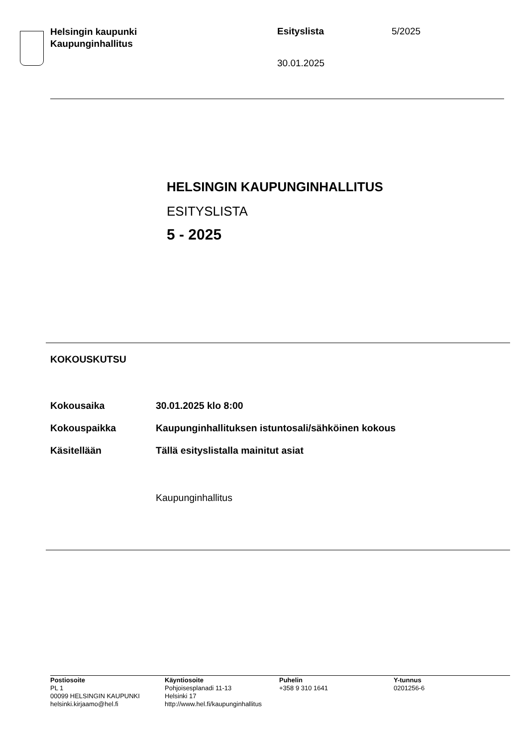Helsingin kaupunki
Kaupunginhallitus
Esityslista
30.01.2025
5/2025
HELSINGIN KAUPUNGINHALLITUS
ESITYSLISTA
5 - 2025
KOKOUSKUTSU
| Kokousaika | 30.01.2025 klo 8:00 |
| Kokouspaikka | Kaupunginhallituksen istuntosali/sähköinen kokous |
| Käsitellään | Tällä esityslistalla mainitut asiat |
Kaupunginhallitus
Postiosoite
PL 1
00099 HELSINGIN KAUPUNKI
helsinki.kirjaamo@hel.fi
Käyntiosoite
Pohjoisesplanadi 11-13
Helsinki 17
http://www.hel.fi/kaupunginhallitus
Puhelin
+358 9 310 1641
Y-tunnus
0201256-6